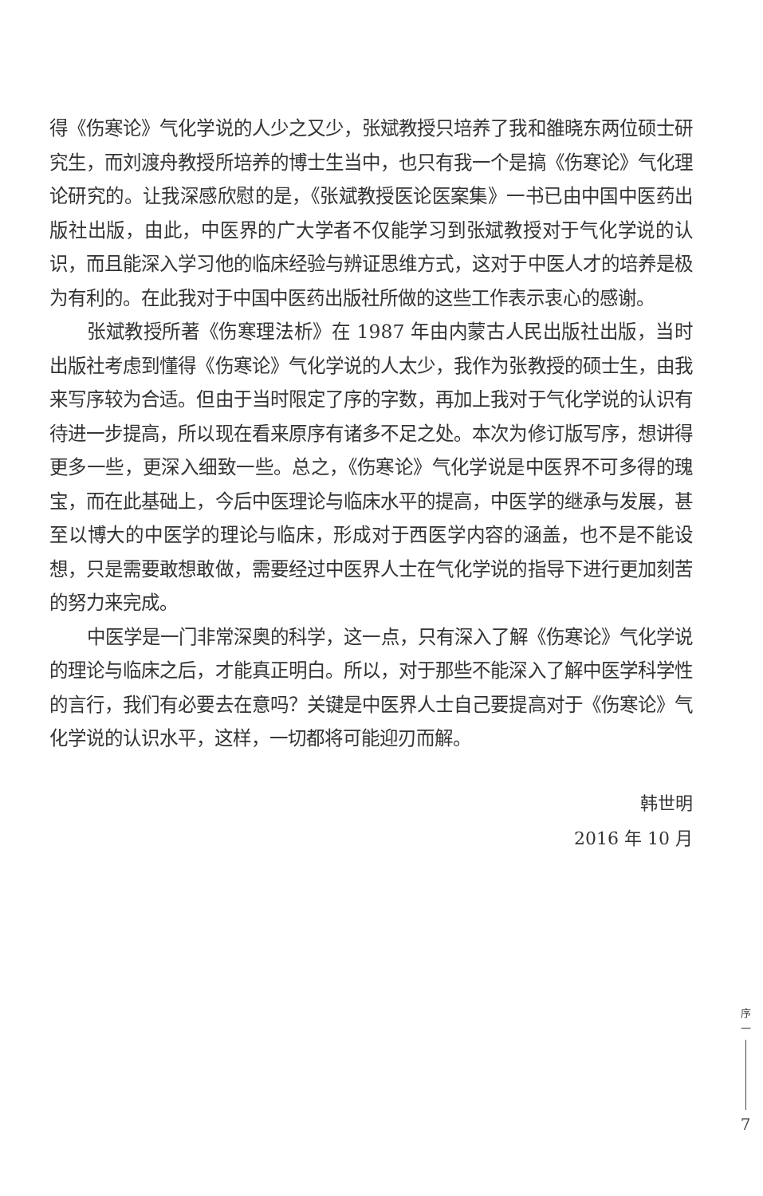得《伤寒论》气化学说的人少之又少，张斌教授只培养了我和雒晓东两位硕士研究生，而刘渡舟教授所培养的博士生当中，也只有我一个是搞《伤寒论》气化理论研究的。让我深感欣慰的是，《张斌教授医论医案集》一书已由中国中医药出版社出版，由此，中医界的广大学者不仅能学习到张斌教授对于气化学说的认识，而且能深入学习他的临床经验与辨证思维方式，这对于中医人才的培养是极为有利的。在此我对于中国中医药出版社所做的这些工作表示衷心的感谢。
张斌教授所著《伤寒理法析》在 1987 年由内蒙古人民出版社出版，当时出版社考虑到懂得《伤寒论》气化学说的人太少，我作为张教授的硕士生，由我来写序较为合适。但由于当时限定了序的字数，再加上我对于气化学说的认识有待进一步提高，所以现在看来原序有诸多不足之处。本次为修订版写序，想讲得更多一些，更深入细致一些。总之，《伤寒论》气化学说是中医界不可多得的瑰宝，而在此基础上，今后中医理论与临床水平的提高，中医学的继承与发展，甚至以博大的中医学的理论与临床，形成对于西医学内容的涵盖，也不是不能设想，只是需要敢想敢做，需要经过中医界人士在气化学说的指导下进行更加刻苦的努力来完成。
中医学是一门非常深奥的科学，这一点，只有深入了解《伤寒论》气化学说的理论与临床之后，才能真正明白。所以，对于那些不能深入了解中医学科学性的言行，我们有必要去在意吗？关键是中医界人士自己要提高对于《伤寒论》气化学说的认识水平，这样，一切都将可能迎刃而解。
韩世明
2016 年 10 月
序
一
7